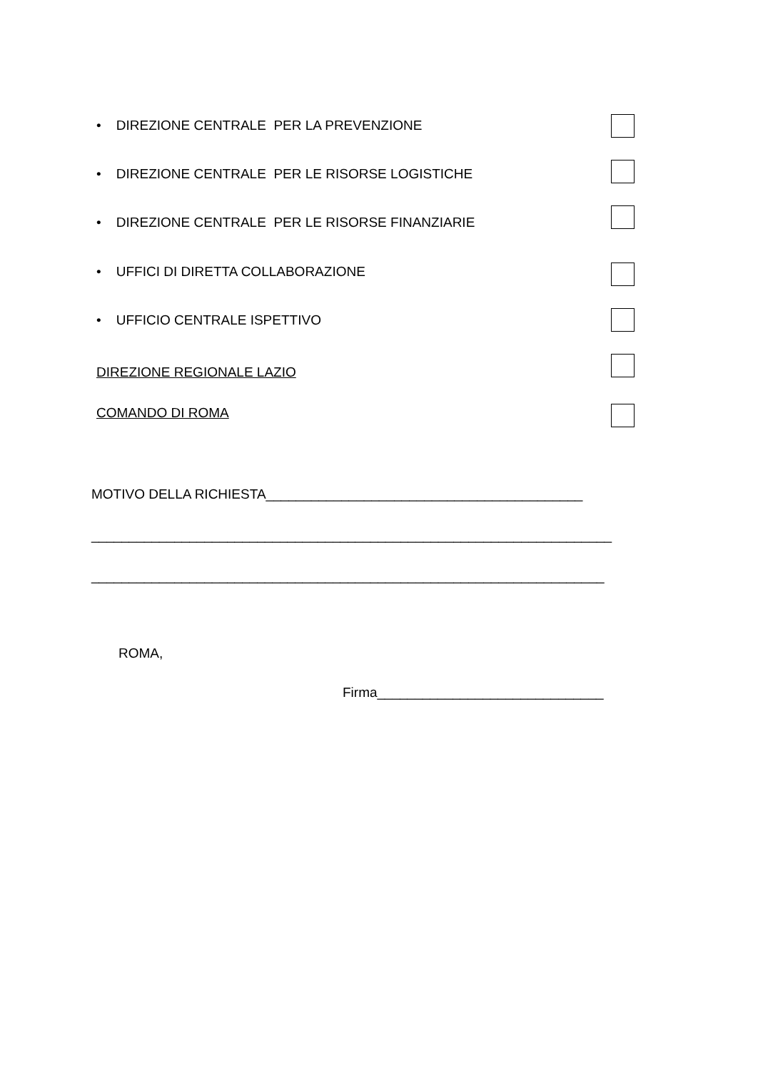• DIREZIONE CENTRALE PER LA PREVENZIONE
• DIREZIONE CENTRALE PER LE RISORSE LOGISTICHE
• DIREZIONE CENTRALE PER LE RISORSE FINANZIARIE
• UFFICI DI DIRETTA COLLABORAZIONE
• UFFICIO CENTRALE ISPETTIVO
DIREZIONE REGIONALE LAZIO
COMANDO DI ROMA
MOTIVO DELLA RICHIESTA__________________________________________
_____________________________________________________________________
____________________________________________________________________
ROMA,
Firma______________________________